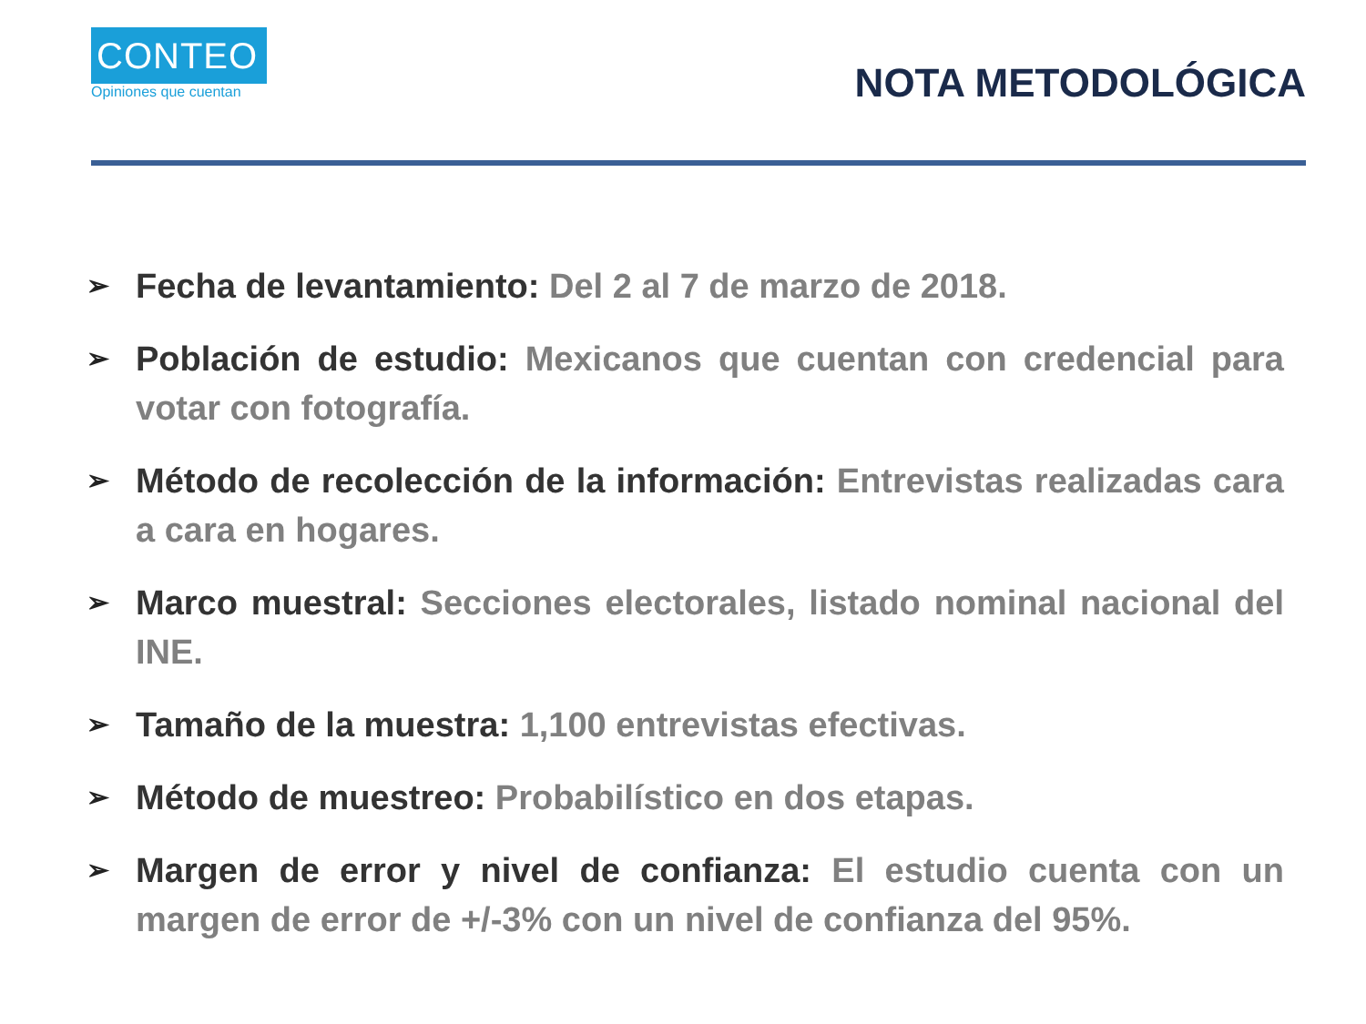CONTEO
Opiniones que cuentan
NOTA METODOLÓGICA
➢ Fecha de levantamiento: Del 2 al 7 de marzo de 2018.
➢ Población de estudio: Mexicanos que cuentan con credencial para votar con fotografía.
➢ Método de recolección de la información: Entrevistas realizadas cara a cara en hogares.
➢ Marco muestral: Secciones electorales, listado nominal nacional del INE.
➢ Tamaño de la muestra: 1,100 entrevistas efectivas.
➢ Método de muestreo: Probabilístico en dos etapas.
➢ Margen de error y nivel de confianza: El estudio cuenta con un margen de error de +/-3% con un nivel de confianza del 95%.